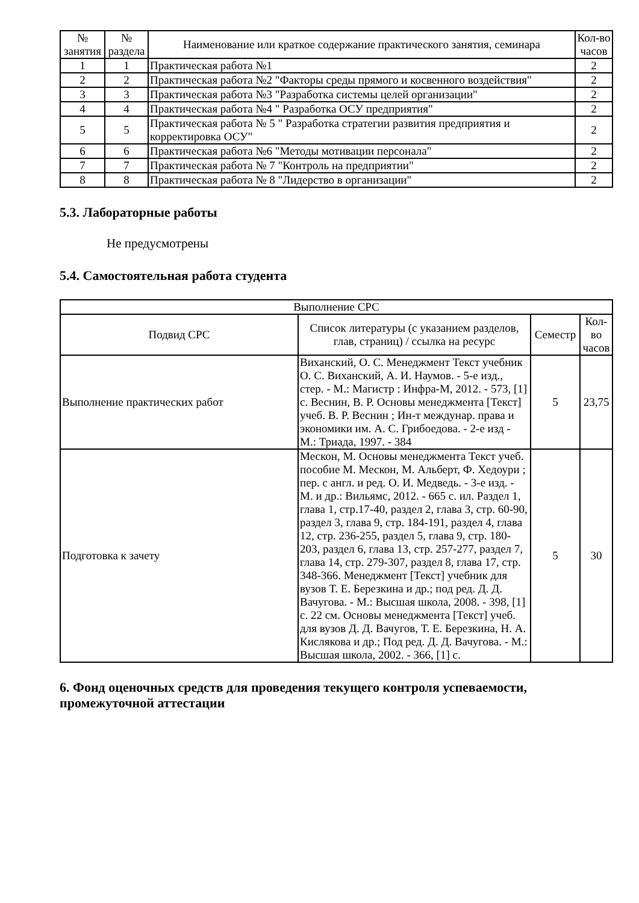| № занятия | № раздела | Наименование или краткое содержание практического занятия, семинара | Кол-во часов |
| --- | --- | --- | --- |
| 1 | 1 | Практическая работа №1 | 2 |
| 2 | 2 | Практическая работа №2 "Факторы среды прямого и косвенного воздействия" | 2 |
| 3 | 3 | Практическая работа №3 "Разработка системы целей организации" | 2 |
| 4 | 4 | Практическая работа №4 " Разработка ОСУ предприятия" | 2 |
| 5 | 5 | Практическая работа № 5 " Разработка стратегии развития предприятия и корректировка ОСУ" | 2 |
| 6 | 6 | Практическая работа №6 "Методы мотивации персонала" | 2 |
| 7 | 7 | Практическая работа № 7 "Контроль на предприятии" | 2 |
| 8 | 8 | Практическая работа № 8 "Лидерство в организации" | 2 |
5.3. Лабораторные работы
Не предусмотрены
5.4. Самостоятельная работа студента
| Выполнение СРС | | | |
| --- | --- | --- | --- |
| Подвид СРС | Список литературы (с указанием разделов, глав, страниц) / ссылка на ресурс | Семестр | Кол-во часов |
| Выполнение практических работ | Виханский, О. С. Менеджмент Текст учебник О. С. Виханский, А. И. Наумов. - 5-е изд., стер. - М.: Магистр : Инфра-М, 2012. - 573, [1] с. Веснин, В. Р. Основы менеджмента [Текст] учеб. В. Р. Веснин ; Ин-т междунар. права и экономики им. А. С. Грибоедова. - 2-е изд - М.: Триада, 1997. - 384 | 5 | 23,75 |
| Подготовка к зачету | Мескон, М. Основы менеджмента Текст учеб. пособие М. Мескон, М. Альберт, Ф. Хедоури ; пер. с англ. и ред. О. И. Медведь. - 3-е изд. - М. и др.: Вильямс, 2012. - 665 с. ил. Раздел 1, глава 1, стр.17-40, раздел 2, глава 3, стр. 60-90, раздел 3, глава 9, стр. 184-191, раздел 4, глава 12, стр. 236-255, раздел 5, глава 9, стр. 180-203, раздел 6, глава 13, стр. 257-277, раздел 7, глава 14, стр. 279-307, раздел 8, глава 17, стр. 348-366. Менеджмент [Текст] учебник для вузов Т. Е. Березкина и др.; под ред. Д. Д. Вачугова. - М.: Высшая школа, 2008. - 398, [1] с. 22 см. Основы менеджмента [Текст] учеб. для вузов Д. Д. Вачугов, Т. Е. Березкина, Н. А. Кислякова и др.; Под ред. Д. Д. Вачугова. - М.: Высшая школа, 2002. - 366, [1] с. | 5 | 30 |
6. Фонд оценочных средств для проведения текущего контроля успеваемости, промежуточной аттестации